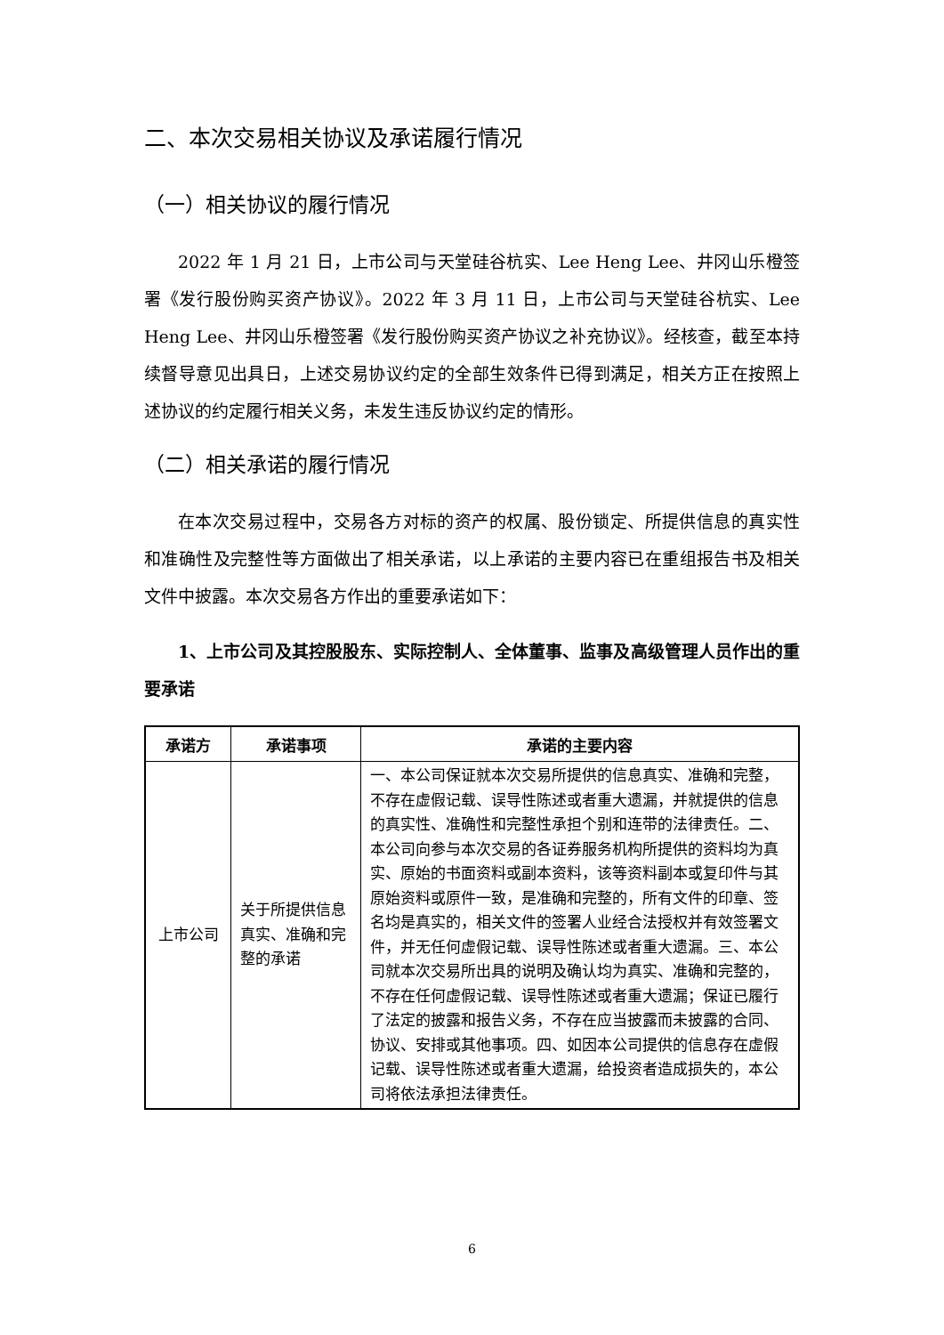二、本次交易相关协议及承诺履行情况
（一）相关协议的履行情况
2022 年 1 月 21 日，上市公司与天堂硅谷杭实、Lee Heng Lee、井冈山乐橙签署《发行股份购买资产协议》。2022 年 3 月 11 日，上市公司与天堂硅谷杭实、Lee Heng Lee、井冈山乐橙签署《发行股份购买资产协议之补充协议》。经核查，截至本持续督导意见出具日，上述交易协议约定的全部生效条件已得到满足，相关方正在按照上述协议的约定履行相关义务，未发生违反协议约定的情形。
（二）相关承诺的履行情况
在本次交易过程中，交易各方对标的资产的权属、股份锁定、所提供信息的真实性和准确性及完整性等方面做出了相关承诺，以上承诺的主要内容已在重组报告书及相关文件中披露。本次交易各方作出的重要承诺如下：
1、上市公司及其控股股东、实际控制人、全体董事、监事及高级管理人员作出的重要承诺
| 承诺方 | 承诺事项 | 承诺的主要内容 |
| --- | --- | --- |
| 上市公司 | 关于所提供信息真实、准确和完整的承诺 | 一、本公司保证就本次交易所提供的信息真实、准确和完整，不存在虚假记载、误导性陈述或者重大遗漏，并就提供的信息的真实性、准确性和完整性承担个别和连带的法律责任。二、本公司向参与本次交易的各证券服务机构所提供的资料均为真实、原始的书面资料或副本资料，该等资料副本或复印件与其原始资料或原件一致，是准确和完整的，所有文件的印章、签名均是真实的，相关文件的签署人业经合法授权并有效签署文件，并无任何虚假记载、误导性陈述或者重大遗漏。三、本公司就本次交易所出具的说明及确认均为真实、准确和完整的，不存在任何虚假记载、误导性陈述或者重大遗漏；保证已履行了法定的披露和报告义务，不存在应当披露而未披露的合同、协议、安排或其他事项。四、如因本公司提供的信息存在虚假记载、误导性陈述或者重大遗漏，给投资者造成损失的，本公司将依法承担法律责任。 |
6